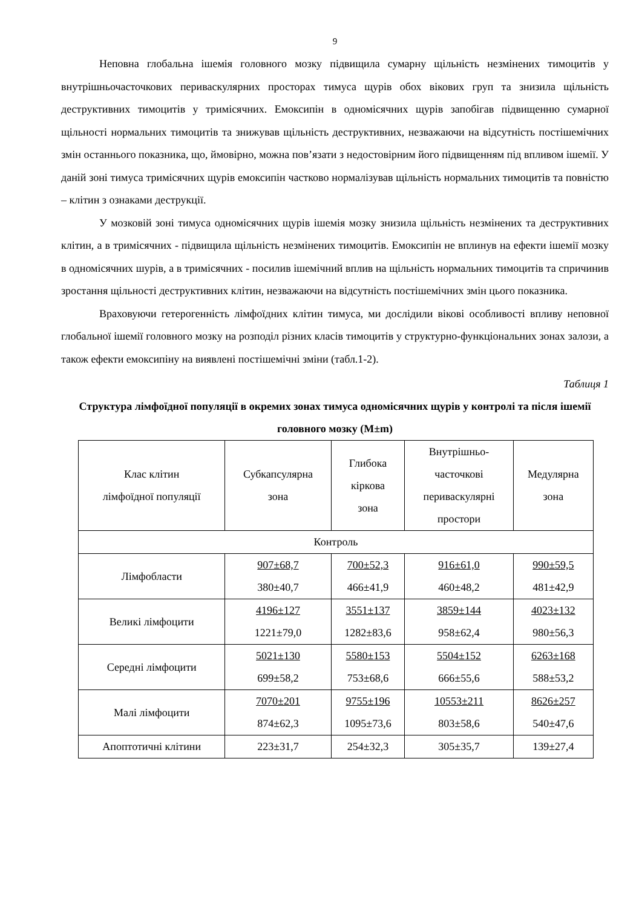9
Неповна глобальна ішемія головного мозку підвищила сумарну щільність незмінених тимоцитів у внутрішньочасточкових периваскулярних просторах тимуса щурів обох вікових груп та знизила щільність деструктивних тимоцитів у тримісячних. Емоксипін в одномісячних щурів запобігав підвищенню сумарної щільності нормальних тимоцитів та знижував щільність деструктивних, незважаючи на відсутність постішемічних змін останнього показника, що, ймовірно, можна пов’язати з недостовірним його підвищенням під впливом ішемії. У даній зоні тимуса тримісячних щурів емоксипін частково нормалізував щільність нормальних тимоцитів та повністю – клітин з ознаками деструкції.
У мозковій зоні тимуса одномісячних щурів ішемія мозку знизила щільність незмінених та деструктивних клітин, а в тримісячних - підвищила щільність незмінених тимоцитів. Емоксипін не вплинув на ефекти ішемії мозку в одномісячних шурів, а в тримісячних - посилив ішемічний вплив на щільність нормальних тимоцитів та спричинив зростання щільності деструктивних клітин, незважаючи на відсутність постішемічних змін цього показника.
Враховуючи гетерогенність лімфоїдних клітин тимуса, ми дослідили вікові особливості впливу неповної глобальної ішемії головного мозку на розподіл різних класів тимоцитів у структурно-функціональних зонах залози, а також ефекти емоксипіну на виявлені постішемічні зміни (табл.1-2).
Таблиця 1
Структура лімфоїдної популяції в окремих зонах тимуса одномісячних щурів у контролі та після ішемії головного мозку (M±m)
| Клас клітин лімфоїдної популяції | Субкапсулярна зона | Глибока кіркова зона | Внутрішньо- часточкові периваскулярні простори | Медулярна зона |
| --- | --- | --- | --- | --- |
| Контроль | | | | |
| Лімфобласти | 907±68,7 380±40,7 | 700±52,3 466±41,9 | 916±61,0 460±48,2 | 990±59,5 481±42,9 |
| Великі лімфоцити | 4196±127 1221±79,0 | 3551±137 1282±83,6 | 3859±144 958±62,4 | 4023±132 980±56,3 |
| Середні лімфоцити | 5021±130 699±58,2 | 5580±153 753±68,6 | 5504±152 666±55,6 | 6263±168 588±53,2 |
| Малі лімфоцити | 7070±201 874±62,3 | 9755±196 1095±73,6 | 10553±211 803±58,6 | 8626±257 540±47,6 |
| Апоптотичні клітини | 223±31,7 | 254±32,3 | 305±35,7 | 139±27,4 |